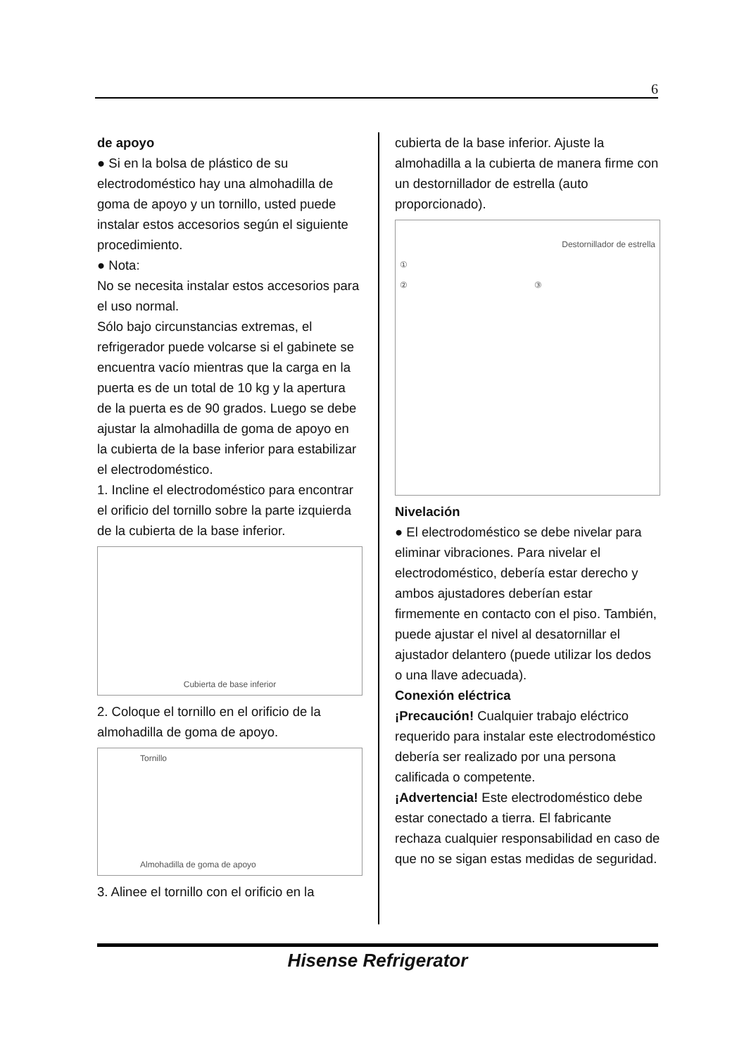6
de apoyo
● Si en la bolsa de plástico de su electrodoméstico hay una almohadilla de goma de apoyo y un tornillo, usted puede instalar estos accesorios según el siguiente procedimiento.
● Nota:
No se necesita instalar estos accesorios para el uso normal.
Sólo bajo circunstancias extremas, el refrigerador puede volcarse si el gabinete se encuentra vacío mientras que la carga en la puerta es de un total de 10 kg y la apertura de la puerta es de 90 grados. Luego se debe ajustar la almohadilla de goma de apoyo en la cubierta de la base inferior para estabilizar el electrodoméstico.
1. Incline el electrodoméstico para encontrar el orificio del tornillo sobre la parte izquierda de la cubierta de la base inferior.
Cubierta de base inferior
2. Coloque el tornillo en el orificio de la almohadilla de goma de apoyo.
Tornillo
Almohadilla de goma de apoyo
3. Alinee el tornillo con el orificio en la
cubierta de la base inferior. Ajuste la almohadilla a la cubierta de manera firme con un destornillador de estrella (auto proporcionado).
Destornillador de estrella
①
② ③
Nivelación
● El electrodoméstico se debe nivelar para eliminar vibraciones. Para nivelar el electrodoméstico, debería estar derecho y ambos ajustadores deberían estar firmemente en contacto con el piso. También, puede ajustar el nivel al desatornillar el ajustador delantero (puede utilizar los dedos o una llave adecuada).
Conexión eléctrica
¡Precaución! Cualquier trabajo eléctrico requerido para instalar este electrodoméstico debería ser realizado por una persona calificada o competente.
¡Advertencia! Este electrodoméstico debe estar conectado a tierra. El fabricante rechaza cualquier responsabilidad en caso de que no se sigan estas medidas de seguridad.
Hisense Refrigerator